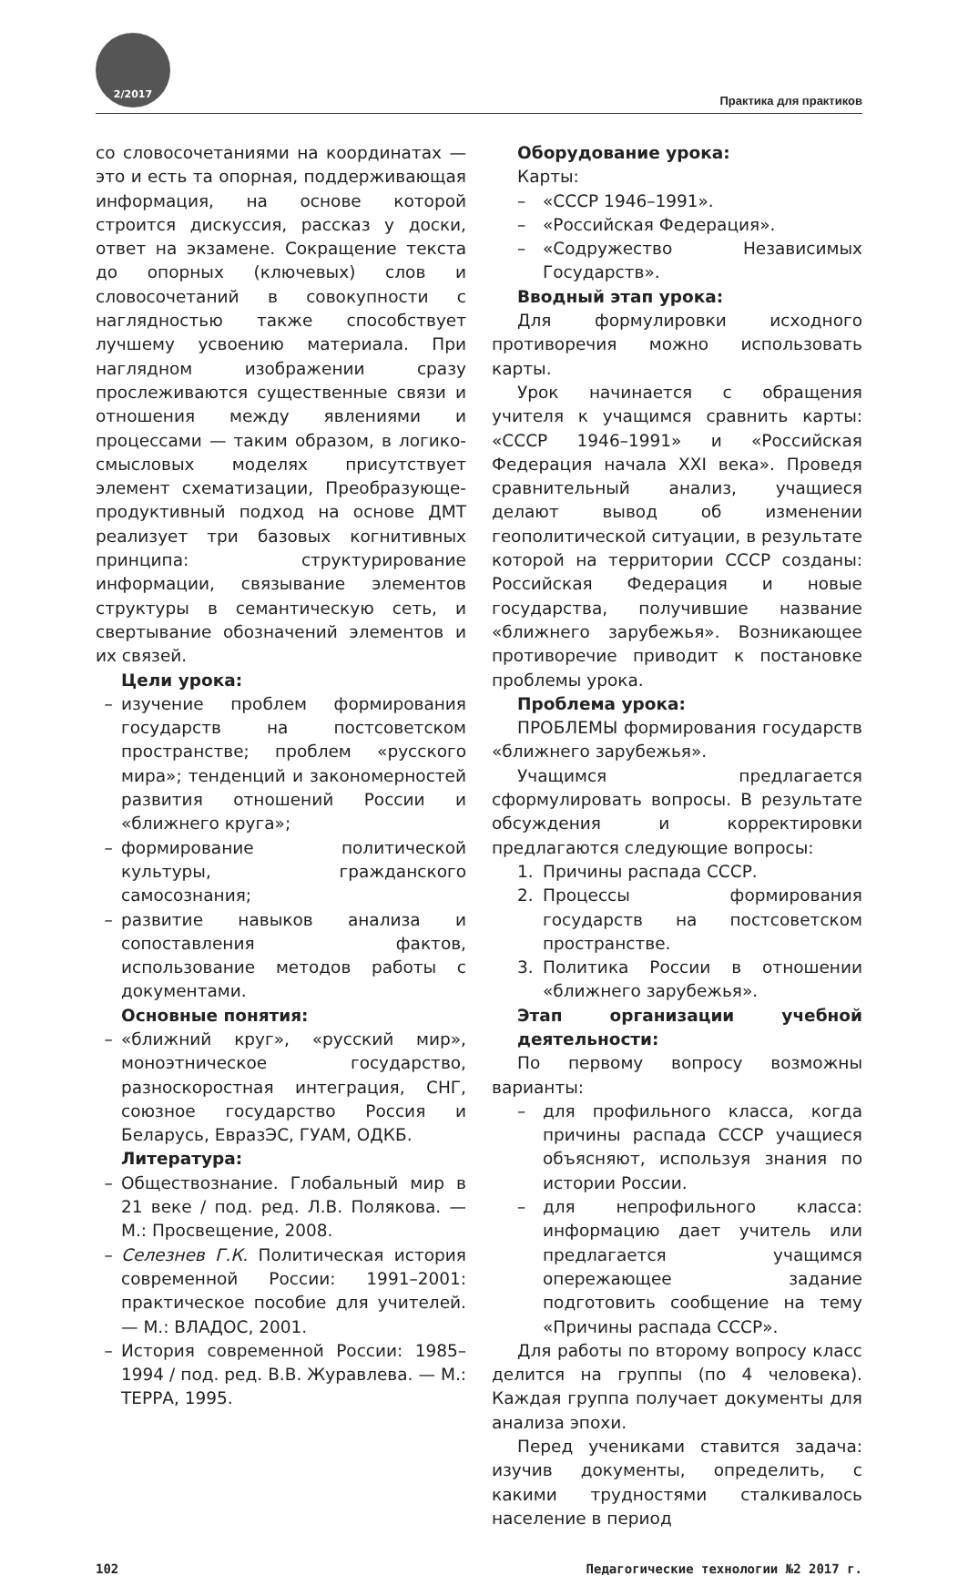2/2017
Практика для практиков
со словосочетаниями на координатах — это и есть та опорная, поддерживающая информация, на основе которой строится дискуссия, рассказ у доски, ответ на экзамене. Сокращение текста до опорных (ключевых) слов и словосочетаний в совокупности с наглядностью также способствует лучшему усвоению материала. При наглядном изображении сразу прослеживаются существенные связи и отношения между явлениями и процессами — таким образом, в логико-смысловых моделях присутствует элемент схематизации, Преобразующе-продуктивный подход на основе ДМТ реализует три базовых когнитивных принципа: структурирование информации, связывание элементов структуры в семантическую сеть, и свертывание обозначений элементов и их связей.
Цели урока:
– изучение проблем формирования государств на постсоветском пространстве; проблем «русского мира»; тенденций и закономерностей развития отношений России и «ближнего круга»;
– формирование политической культуры, гражданского самосознания;
– развитие навыков анализа и сопоставления фактов, использование методов работы с документами.
Основные понятия:
– «ближний круг», «русский мир», моноэтническое государство, разноскоростная интеграция, СНГ, союзное государство Россия и Беларусь, ЕвразЭС, ГУАМ, ОДКБ.
Литература:
– Обществознание. Глобальный мир в 21 веке / под. ред. Л.В. Полякова. — М.: Просвещение, 2008.
– Селезнев Г.К. Политическая история современной России: 1991–2001: практическое пособие для учителей. — М.: ВЛАДОС, 2001.
– История современной России: 1985–1994 / под. ред. В.В. Журавлева. — М.: ТЕРРА, 1995.
Оборудование урока:
Карты:
– «СССР 1946–1991».
– «Российская Федерация».
– «Содружество Независимых Государств».
Вводный этап урока:
Для формулировки исходного противоречия можно использовать карты.
Урок начинается с обращения учителя к учащимся сравнить карты: «СССР 1946–1991» и «Российская Федерация начала XXI века». Проведя сравнительный анализ, учащиеся делают вывод об изменении геополитической ситуации, в результате которой на территории СССР созданы: Российская Федерация и новые государства, получившие название «ближнего зарубежья». Возникающее противоречие приводит к постановке проблемы урока.
Проблема урока:
ПРОБЛЕМЫ формирования государств «ближнего зарубежья».
Учащимся предлагается сформулировать вопросы. В результате обсуждения и корректировки предлагаются следующие вопросы:
1. Причины распада СССР.
2. Процессы формирования государств на постсоветском пространстве.
3. Политика России в отношении «ближнего зарубежья».
Этап организации учебной деятельности:
По первому вопросу возможны варианты:
– для профильного класса, когда причины распада СССР учащиеся объясняют, используя знания по истории России.
– для непрофильного класса: информацию дает учитель или предлагается учащимся опережающее задание подготовить сообщение на тему «Причины распада СССР».
Для работы по второму вопросу класс делится на группы (по 4 человека). Каждая группа получает документы для анализа эпохи.
Перед учениками ставится задача: изучив документы, определить, с какими трудностями сталкивалось население в период
102 Педагогические технологии №2 2017 г.